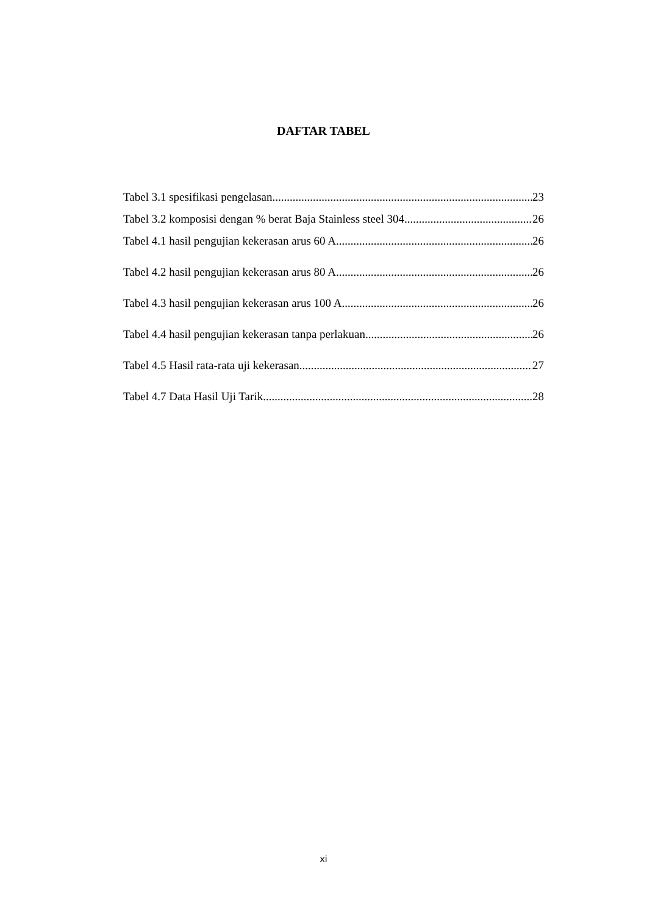DAFTAR TABEL
Tabel 3.1 spesifikasi pengelasan 23
Tabel 3.2 komposisi dengan % berat Baja Stainless steel 304 26
Tabel 4.1 hasil pengujian kekerasan arus 60 A 26
Tabel 4.2 hasil pengujian kekerasan arus 80 A 26
Tabel 4.3 hasil pengujian kekerasan arus 100 A 26
Tabel 4.4 hasil pengujian kekerasan tanpa perlakuan 26
Tabel 4.5 Hasil rata-rata uji kekerasan 27
Tabel 4.7 Data Hasil Uji Tarik 28
xi